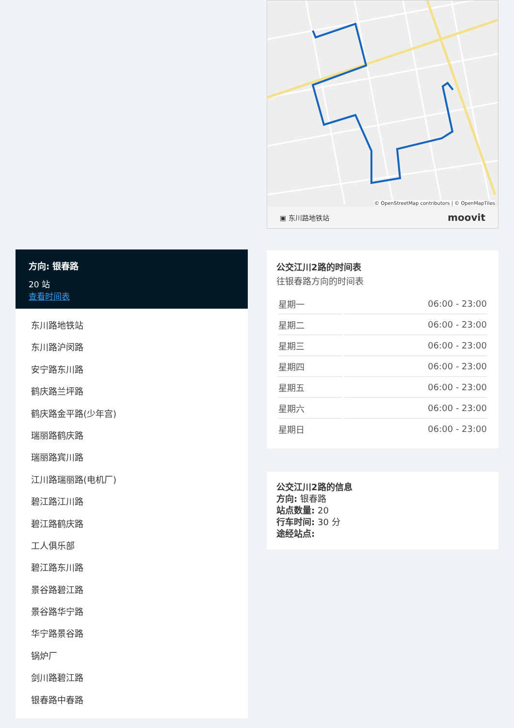方向: 银春路
20 站
查看时间表
东川路地铁站
东川路沪闵路
安宁路东川路
鹤庆路兰坪路
鹤庆路金平路(少年宫)
瑞丽路鹤庆路
瑞丽路宾川路
江川路瑞丽路(电机厂)
碧江路江川路
碧江路鹤庆路
工人俱乐部
碧江路东川路
景谷路碧江路
景谷路华宁路
华宁路景谷路
锅炉厂
剑川路碧江路
银春路中春路
▣ 东川路地铁站 moovit
© OpenStreetMap contributors | © OpenMapTiles
公交江川2路的时间表
往银春路方向的时间表
| 星期一 | 06:00 - 23:00 |
| 星期二 | 06:00 - 23:00 |
| 星期三 | 06:00 - 23:00 |
| 星期四 | 06:00 - 23:00 |
| 星期五 | 06:00 - 23:00 |
| 星期六 | 06:00 - 23:00 |
| 星期日 | 06:00 - 23:00 |
公交江川2路的信息
方向: 银春路
站点数量: 20
行车时间: 30 分
途经站点: